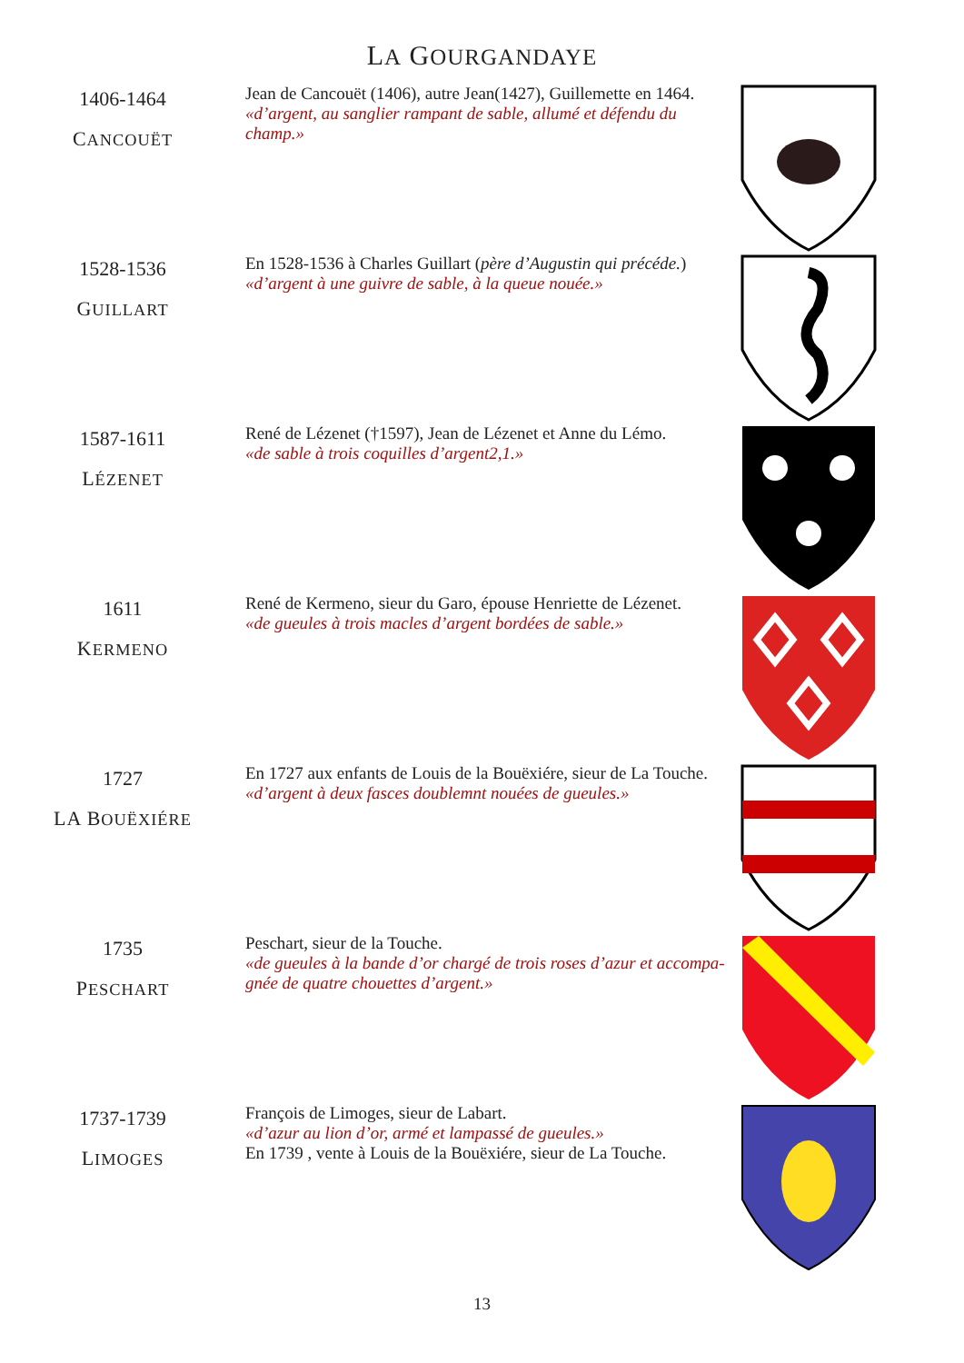LA GOURGANDAYE
1406-1464
CANCOUËT
Jean de Cancouët (1406), autre Jean(1427), Guillemette en 1464.
«d’argent, au sanglier rampant de sable, allumé et défendu du champ.»
1528-1536
GUILLART
En 1528-1536 à Charles Guillart (père d’Augustin qui précéde.)
«d’argent à une guivre de sable, à la queue nouée.»
1587-1611
LÉZENET
René de Lézenet (†1597), Jean de Lézenet et Anne du Lémo.
«de sable à trois coquilles d’argent2,1.»
1611
KERMENO
René de Kermeno, sieur du Garo, épouse Henriette de Lézenet.
«de gueules à trois macles d’argent bordées de sable.»
1727
LA BOUËXIÉRE
En 1727 aux enfants de Louis de la Bouëxiére, sieur de La Touche.
«d’argent à deux fasces doublemnt nouées de gueules.»
1735
PESCHART
Peschart, sieur de la Touche.
«de gueules à la bande d’or chargé de trois roses d’azur et accompa-gnée de quatre chouettes d’argent.»
1737-1739
LIMOGES
François de Limoges, sieur de Labart.
«d’azur au lion d’or, armé et lampassé de gueules.»
En 1739 , vente à Louis de la Bouëxiére, sieur de La Touche.
13